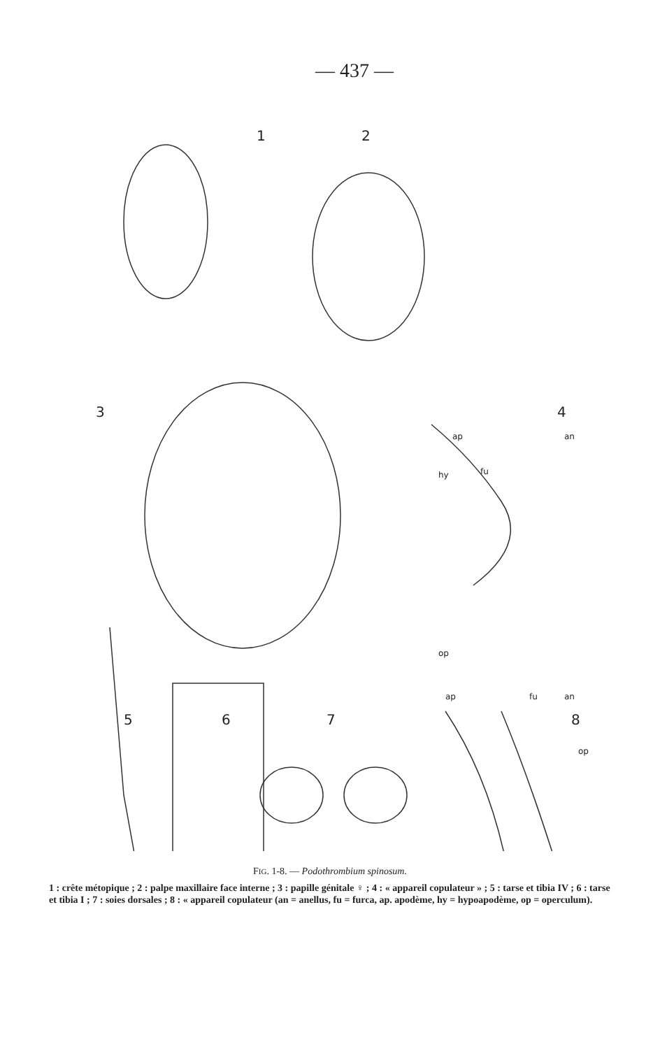— 437 —
1 2
3 4
ap an
hy fu
op
5 6 7
ap fu an
8
op
FIG. 1-8. — Podothrombium spinosum.
1 : crête métopique ; 2 : palpe maxillaire face interne ; 3 : papille génitale ♀ ; 4 : « appareil copulateur » ; 5 : tarse et tibia IV ; 6 : tarse et tibia I ; 7 : soies dorsales ; 8 : « appareil copulateur (an = anellus, fu = furca, ap. apodème, hy = hypoapodème, op = operculum).